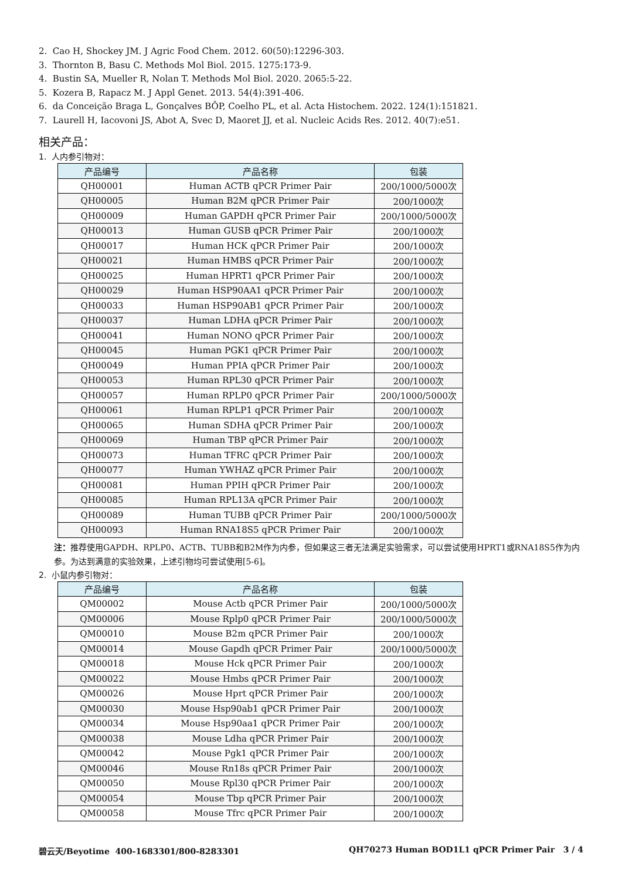2. Cao H, Shockey JM. J Agric Food Chem. 2012. 60(50):12296-303.
3. Thornton B, Basu C. Methods Mol Biol. 2015. 1275:173-9.
4. Bustin SA, Mueller R, Nolan T. Methods Mol Biol. 2020. 2065:5-22.
5. Kozera B, Rapacz M. J Appl Genet. 2013. 54(4):391-406.
6. da Conceição Braga L, Gonçalves BÔP, Coelho PL, et al. Acta Histochem. 2022. 124(1):151821.
7. Laurell H, Iacovoni JS, Abot A, Svec D, Maoret JJ, et al. Nucleic Acids Res. 2012. 40(7):e51.
相关产品：
1. 人内参引物对：
| 产品编号 | 产品名称 | 包装 |
| --- | --- | --- |
| QH00001 | Human ACTB qPCR Primer Pair | 200/1000/5000次 |
| QH00005 | Human B2M qPCR Primer Pair | 200/1000次 |
| QH00009 | Human GAPDH qPCR Primer Pair | 200/1000/5000次 |
| QH00013 | Human GUSB qPCR Primer Pair | 200/1000次 |
| QH00017 | Human HCK qPCR Primer Pair | 200/1000次 |
| QH00021 | Human HMBS qPCR Primer Pair | 200/1000次 |
| QH00025 | Human HPRT1 qPCR Primer Pair | 200/1000次 |
| QH00029 | Human HSP90AA1 qPCR Primer Pair | 200/1000次 |
| QH00033 | Human HSP90AB1 qPCR Primer Pair | 200/1000次 |
| QH00037 | Human LDHA qPCR Primer Pair | 200/1000次 |
| QH00041 | Human NONO qPCR Primer Pair | 200/1000次 |
| QH00045 | Human PGK1 qPCR Primer Pair | 200/1000次 |
| QH00049 | Human PPIA qPCR Primer Pair | 200/1000次 |
| QH00053 | Human RPL30 qPCR Primer Pair | 200/1000次 |
| QH00057 | Human RPLP0 qPCR Primer Pair | 200/1000/5000次 |
| QH00061 | Human RPLP1 qPCR Primer Pair | 200/1000次 |
| QH00065 | Human SDHA qPCR Primer Pair | 200/1000次 |
| QH00069 | Human TBP qPCR Primer Pair | 200/1000次 |
| QH00073 | Human TFRC qPCR Primer Pair | 200/1000次 |
| QH00077 | Human YWHAZ qPCR Primer Pair | 200/1000次 |
| QH00081 | Human PPIH qPCR Primer Pair | 200/1000次 |
| QH00085 | Human RPL13A qPCR Primer Pair | 200/1000次 |
| QH00089 | Human TUBB qPCR Primer Pair | 200/1000/5000次 |
| QH00093 | Human RNA18S5 qPCR Primer Pair | 200/1000次 |
注：推荐使用GAPDH、RPLP0、ACTB、TUBB和B2M作为内参，但如果这三者无法满足实验需求，可以尝试使用HPRT1或RNA18S5作为内参。为达到满意的实验效果，上述引物均可尝试使用[5-6]。
2. 小鼠内参引物对：
| 产品编号 | 产品名称 | 包装 |
| --- | --- | --- |
| QM00002 | Mouse Actb qPCR Primer Pair | 200/1000/5000次 |
| QM00006 | Mouse Rplp0 qPCR Primer Pair | 200/1000/5000次 |
| QM00010 | Mouse B2m qPCR Primer Pair | 200/1000次 |
| QM00014 | Mouse Gapdh qPCR Primer Pair | 200/1000/5000次 |
| QM00018 | Mouse Hck qPCR Primer Pair | 200/1000次 |
| QM00022 | Mouse Hmbs qPCR Primer Pair | 200/1000次 |
| QM00026 | Mouse Hprt qPCR Primer Pair | 200/1000次 |
| QM00030 | Mouse Hsp90ab1 qPCR Primer Pair | 200/1000次 |
| QM00034 | Mouse Hsp90aa1 qPCR Primer Pair | 200/1000次 |
| QM00038 | Mouse Ldha qPCR Primer Pair | 200/1000次 |
| QM00042 | Mouse Pgk1 qPCR Primer Pair | 200/1000次 |
| QM00046 | Mouse Rn18s qPCR Primer Pair | 200/1000次 |
| QM00050 | Mouse Rpl30 qPCR Primer Pair | 200/1000次 |
| QM00054 | Mouse Tbp qPCR Primer Pair | 200/1000次 |
| QM00058 | Mouse Tfrc qPCR Primer Pair | 200/1000次 |
碧云天/Beyotime 400-1683301/800-8283301 QH70273 Human BOD1L1 qPCR Primer Pair 3 / 4